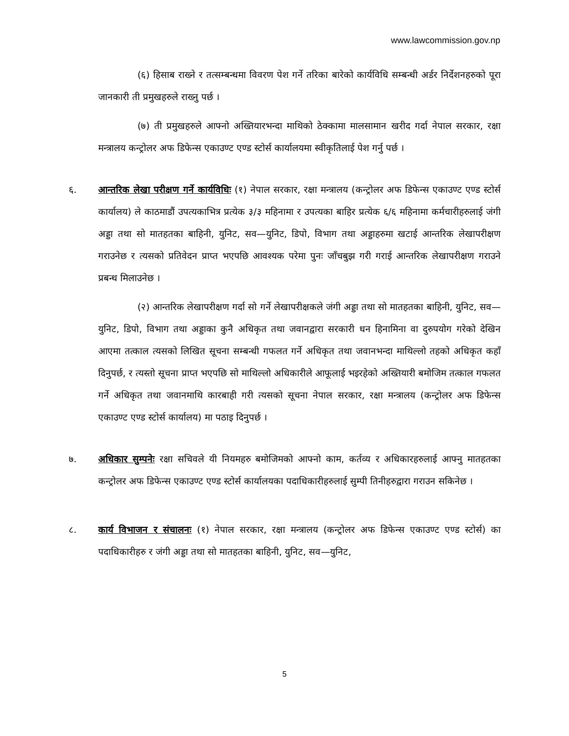www.lawcommission.gov.np
(६) हिसाब राख्ने र तत्सम्बन्धमा विवरण पेश गर्ने तरिका बारेको कार्यविधि सम्बन्धी अर्डर निर्देशनहरुको पूरा जानकारी ती प्रमुखहरुले राख्नु पर्छ ।
(७) ती प्रमुखहरुले आफ्नो अख्तियारभन्दा माथिको ठेक्कामा मालसामान खरीद गर्दा नेपाल सरकार, रक्षा मन्त्रालय कन्ट्रोलर अफ डिफेन्स एकाउण्ट एण्ड स्टोर्स कार्यालयमा स्वीकृतिलाई पेश गर्नु पर्छ ।
६. आन्तरिक लेखा परीक्षण गर्ने कार्यविधिः (१) नेपाल सरकार, रक्षा मन्त्रालय (कन्ट्रोलर अफ डिफेन्स एकाउण्ट एण्ड स्टोर्स कार्यालय) ले काठमाडौं उपत्यकाभित्र प्रत्येक ३/३ महिनामा र उपत्यका बाहिर प्रत्येक ६/६ महिनामा कर्मचारीहरुलाई जंगी अड्डा तथा सो मातहतका बाहिनी, युनिट, सव—युनिट, डिपो, विभाग तथा अड्डाहरुमा खटाई आन्तरिक लेखापरीक्षण गराउनेछ र त्यसको प्रतिवेदन प्राप्त भएपछि आवश्यक परेमा पुनः जाँचबुझ गरी गराई आन्तरिक लेखापरीक्षण गराउने प्रबन्ध मिलाउनेछ ।
(२) आन्तरिक लेखापरीक्षण गर्दा सो गर्ने लेखापरीक्षकले जंगी अड्डा तथा सो मातहतका बाहिनी, युनिट, सव—युनिट, डिपो, विभाग तथा अड्डाका कुनै अधिकृत तथा जवानद्वारा सरकारी धन हिनामिना वा दुरुपयोग गरेको देखिन आएमा तत्काल त्यसको लिखित सूचना सम्बन्धी गफलत गर्ने अधिकृत तथा जवानभन्दा माथिल्लो तहको अधिकृत कहाँ दिनुपर्छ, र त्यस्तो सूचना प्राप्त भएपछि सो माथिल्लो अधिकारीले आफूलाई भइरहेको अख्तियारी बमोजिम तत्काल गफलत गर्ने अधिकृत तथा जवानमाथि कारबाही गरी त्यसको सूचना नेपाल सरकार, रक्षा मन्त्रालय (कन्ट्रोलर अफ डिफेन्स एकाउण्ट एण्ड स्टोर्स कार्यालय) मा पठाइ दिनुपर्छ ।
७. अधिकार सुम्पनेः रक्षा सचिवले यी नियमहरु बमोजिमको आफ्नो काम, कर्तव्य र अधिकारहरुलाई आफ्नु मातहतका कन्ट्रोलर अफ डिफेन्स एकाउण्ट एण्ड स्टोर्स कार्यालयका पदाधिकारीहरुलाई सुम्पी तिनीहरुद्वारा गराउन सकिनेछ ।
८. कार्य विभाजन र संचालनः (१) नेपाल सरकार, रक्षा मन्त्रालय (कन्ट्रोलर अफ डिफेन्स एकाउण्ट एण्ड स्टोर्स) का पदाधिकारीहरु र जंगी अड्डा तथा सो मातहतका बाहिनी, युनिट, सव—युनिट,
5